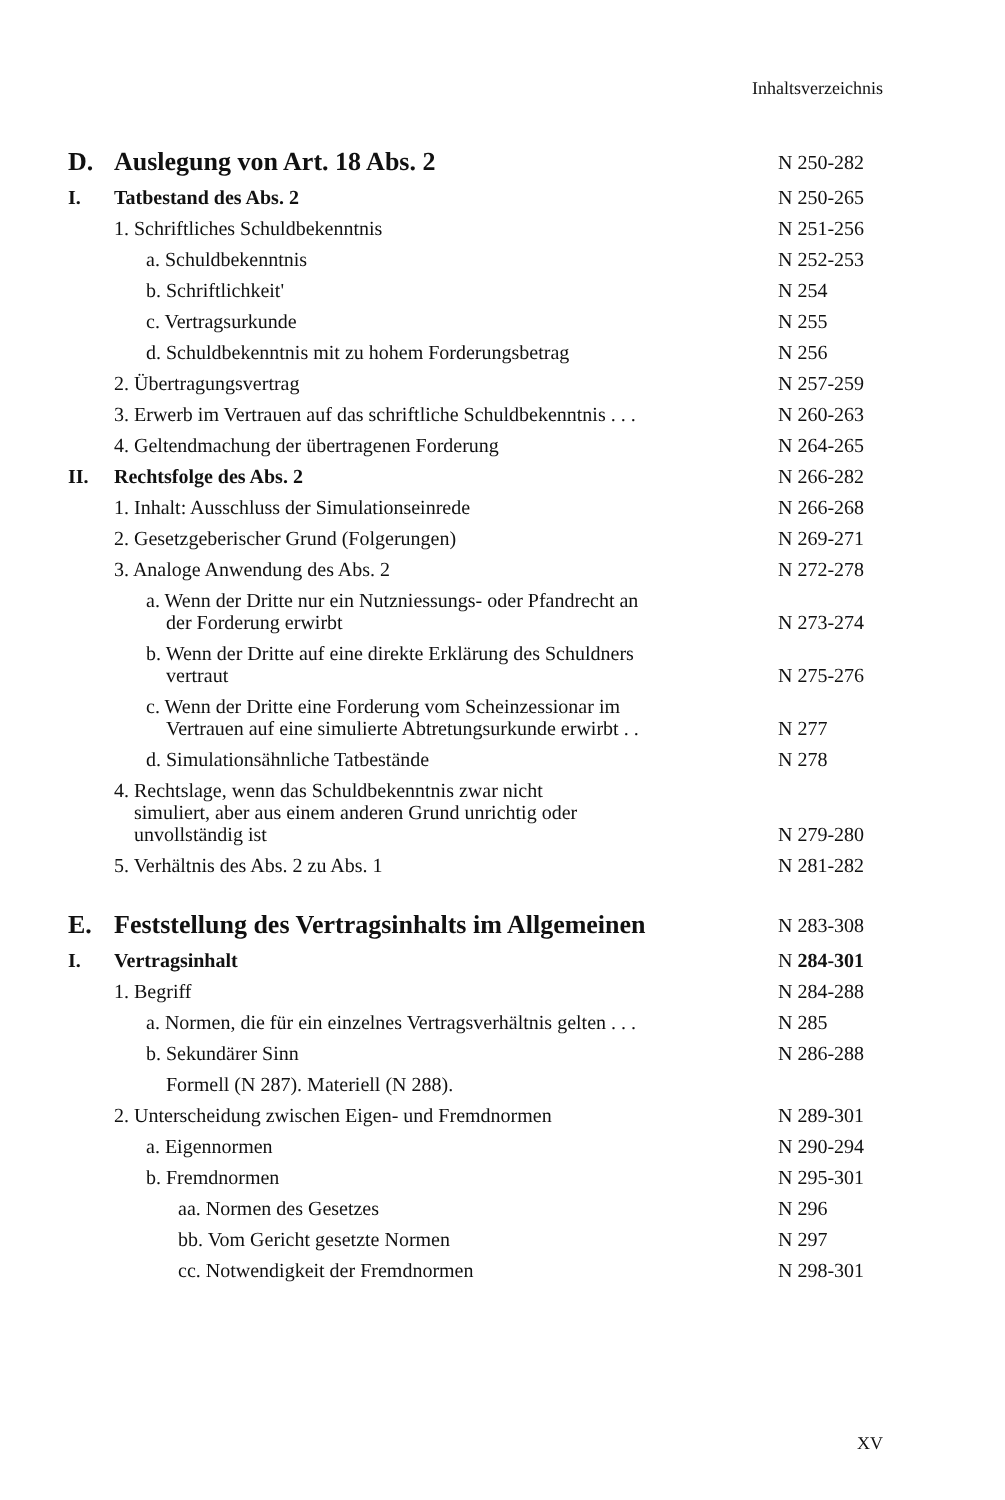Inhaltsverzeichnis
D. Auslegung von Art. 18 Abs. 2 N 250-282
I. Tatbestand des Abs. 2 N 250-265
1. Schriftliches Schuldbekenntnis N 251-256
a. Schuldbekenntnis N 252-253
b. Schriftlichkeit' N 254
c. Vertragsurkunde N 255
d. Schuldbekenntnis mit zu hohem Forderungsbetrag N 256
2. Übertragungsvertrag N 257-259
3. Erwerb im Vertrauen auf das schriftliche Schuldbekenntnis . . . N 260-263
4. Geltendmachung der übertragenen Forderung N 264-265
II. Rechtsfolge des Abs. 2 N 266-282
1. Inhalt: Ausschluss der Simulationseinrede N 266-268
2. Gesetzgeberischer Grund (Folgerungen) N 269-271
3. Analoge Anwendung des Abs. 2 N 272-278
a. Wenn der Dritte nur ein Nutzniessungs- oder Pfandrecht an
der Forderung erwirbt N 273-274
b. Wenn der Dritte auf eine direkte Erklärung des Schuldners
vertraut N 275-276
c. Wenn der Dritte eine Forderung vom Scheinzessionar im
Vertrauen auf eine simulierte Abtretungsurkunde erwirbt . . N 277
d. Simulationsähnliche Tatbestände N 278
4. Rechtslage, wenn das Schuldbekenntnis zwar nicht
simuliert, aber aus einem anderen Grund unrichtig oder
unvollständig ist N 279-280
5. Verhältnis des Abs. 2 zu Abs. 1 N 281-282
E. Feststellung des Vertragsinhalts im Allgemeinen N 283-308
I. Vertragsinhalt N 284-301
1. Begriff N 284-288
a. Normen, die für ein einzelnes Vertragsverhältnis gelten . . . N 285
b. Sekundärer Sinn N 286-288
Formell (N 287). Materiell (N 288).
2. Unterscheidung zwischen Eigen- und Fremdnormen N 289-301
a. Eigennormen N 290-294
b. Fremdnormen N 295-301
aa. Normen des Gesetzes N 296
bb. Vom Gericht gesetzte Normen N 297
cc. Notwendigkeit der Fremdnormen N 298-301
XV